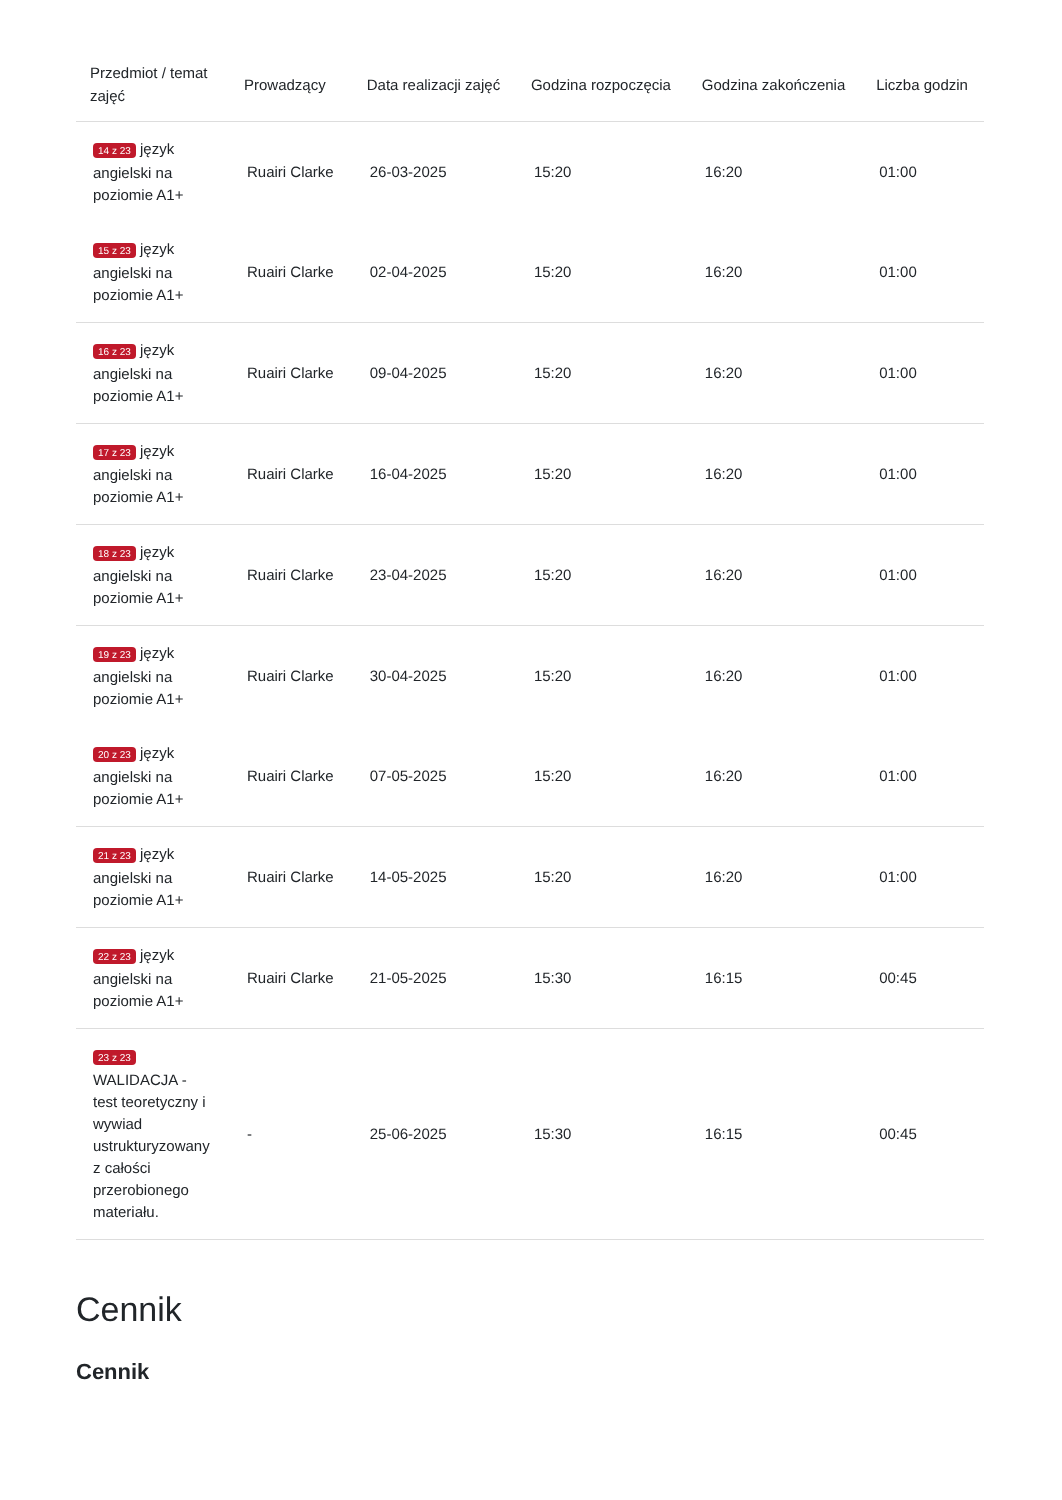| Przedmiot / temat zajęć | Prowadzący | Data realizacji zajęć | Godzina rozpoczęcia | Godzina zakończenia | Liczba godzin |
| --- | --- | --- | --- | --- | --- |
| 14 z 23 język angielski na poziomie A1+ | Ruairi Clarke | 26-03-2025 | 15:20 | 16:20 | 01:00 |
| 15 z 23 język angielski na poziomie A1+ | Ruairi Clarke | 02-04-2025 | 15:20 | 16:20 | 01:00 |
| 16 z 23 język angielski na poziomie A1+ | Ruairi Clarke | 09-04-2025 | 15:20 | 16:20 | 01:00 |
| 17 z 23 język angielski na poziomie A1+ | Ruairi Clarke | 16-04-2025 | 15:20 | 16:20 | 01:00 |
| 18 z 23 język angielski na poziomie A1+ | Ruairi Clarke | 23-04-2025 | 15:20 | 16:20 | 01:00 |
| 19 z 23 język angielski na poziomie A1+ | Ruairi Clarke | 30-04-2025 | 15:20 | 16:20 | 01:00 |
| 20 z 23 język angielski na poziomie A1+ | Ruairi Clarke | 07-05-2025 | 15:20 | 16:20 | 01:00 |
| 21 z 23 język angielski na poziomie A1+ | Ruairi Clarke | 14-05-2025 | 15:20 | 16:20 | 01:00 |
| 22 z 23 język angielski na poziomie A1+ | Ruairi Clarke | 21-05-2025 | 15:30 | 16:15 | 00:45 |
| 23 z 23 WALIDACJA - test teoretyczny i wywiad ustrukturyzowany z całości przerobionego materiału. | - | 25-06-2025 | 15:30 | 16:15 | 00:45 |
Cennik
Cennik